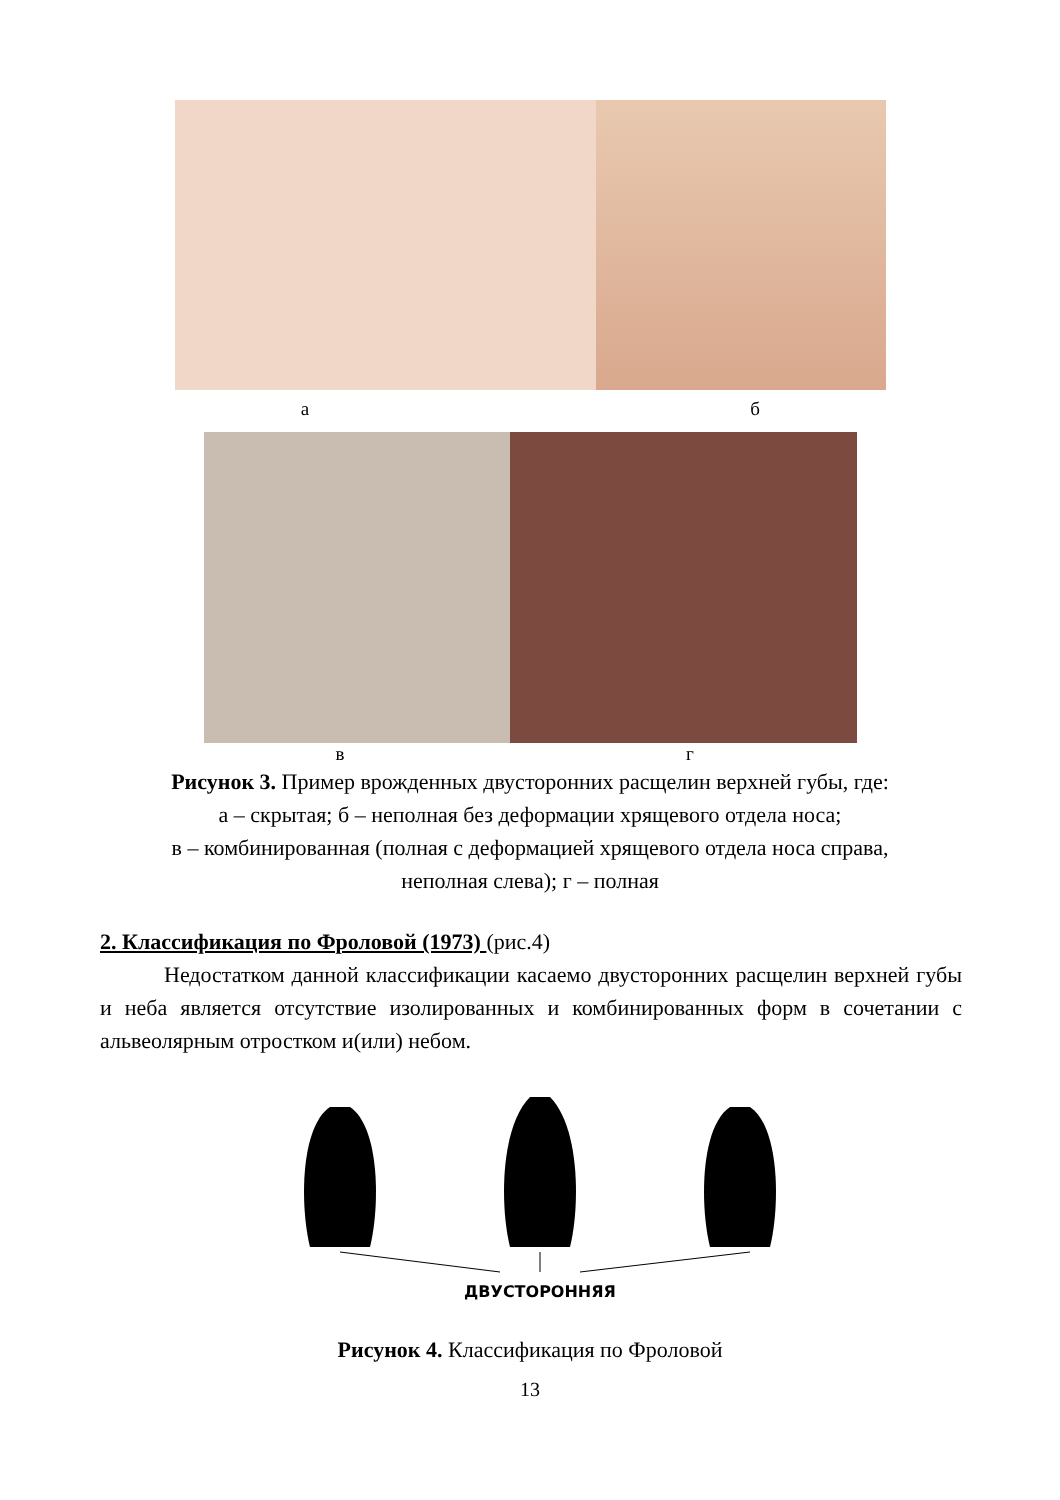а б
в г
Рисунок 3. Пример врожденных двусторонних расщелин верхней губы, где:
а – скрытая; б – неполная без деформации хрящевого отдела носа;
в – комбинированная (полная с деформацией хрящевого отдела носа справа,
неполная слева); г – полная
2. Классификация по Фроловой (1973) (рис.4)
Недостатком данной классификации касаемо двусторонних расщелин верхней губы и неба является отсутствие изолированных и комбинированных форм в сочетании с альвеолярным отростком и(или) небом.
ДВУСТОРОННЯЯ
Рисунок 4. Классификация по Фроловой
13